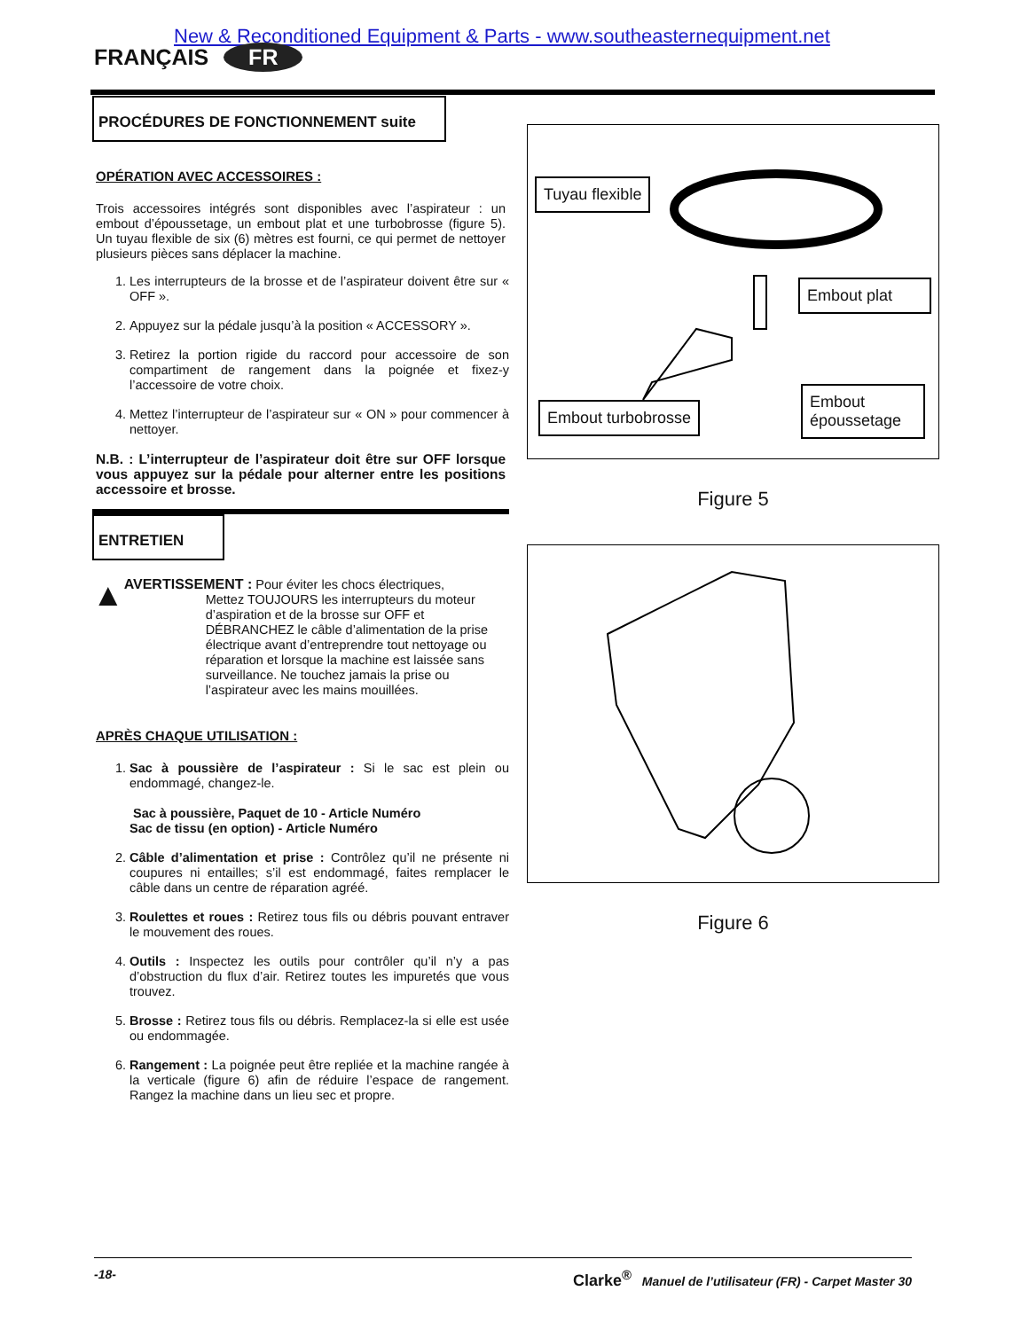New & Reconditioned Equipment & Parts - www.southeasternequipment.net
FRANÇAIS FR
PROCÉDURES DE FONCTIONNEMENT suite
OPÉRATION AVEC ACCESSOIRES :
Trois accessoires intégrés sont disponibles avec l’aspirateur : un embout d’époussetage, un embout plat et une turbobrosse (figure 5). Un tuyau flexible de six (6) mètres est fourni, ce qui permet de nettoyer plusieurs pièces sans déplacer la machine.
1. Les interrupteurs de la brosse et de l’aspirateur doivent être sur « OFF ».
2. Appuyez sur la pédale jusqu’à la position « ACCESSORY ».
3. Retirez la portion rigide du raccord pour accessoire de son compartiment de rangement dans la poignée et fixez-y l’accessoire de votre choix.
4. Mettez l’interrupteur de l’aspirateur sur « ON » pour commencer à nettoyer.
N.B. : L’interrupteur de l’aspirateur doit être sur OFF lorsque vous appuyez sur la pédale pour alterner entre les positions accessoire et brosse.
ENTRETIEN
▲
AVERTISSEMENT : Pour éviter les chocs électriques,
Mettez TOUJOURS les interrupteurs du moteur d’aspiration et de la brosse sur OFF et DÉBRANCHEZ le câble d’alimentation de la prise électrique avant d’entreprendre tout nettoyage ou réparation et lorsque la machine est laissée sans surveillance. Ne touchez jamais la prise ou l’aspirateur avec les mains mouillées.
APRÈS CHAQUE UTILISATION :
1. Sac à poussière de l’aspirateur : Si le sac est plein ou endommagé, changez-le.
Sac à poussière, Paquet de 10 - Article Numéro
Sac de tissu (en option) - Article Numéro
2. Câble d’alimentation et prise : Contrôlez qu’il ne présente ni coupures ni entailles; s’il est endommagé, faites remplacer le câble dans un centre de réparation agréé.
3. Roulettes et roues : Retirez tous fils ou débris pouvant entraver le mouvement des roues.
4. Outils : Inspectez les outils pour contrôler qu’il n’y a pas d’obstruction du flux d’air. Retirez toutes les impuretés que vous trouvez.
5. Brosse : Retirez tous fils ou débris. Remplacez-la si elle est usée ou endommagée.
6. Rangement : La poignée peut être repliée et la machine rangée à la verticale (figure 6) afin de réduire l’espace de rangement. Rangez la machine dans un lieu sec et propre.
Tuyau flexible
Embout plat
Embout turbobrosse
Embout
époussetage
Figure 5
Figure 6
-18- Clarke<sup>®</sup> Manuel de l’utilisateur (FR) - Carpet Master 30